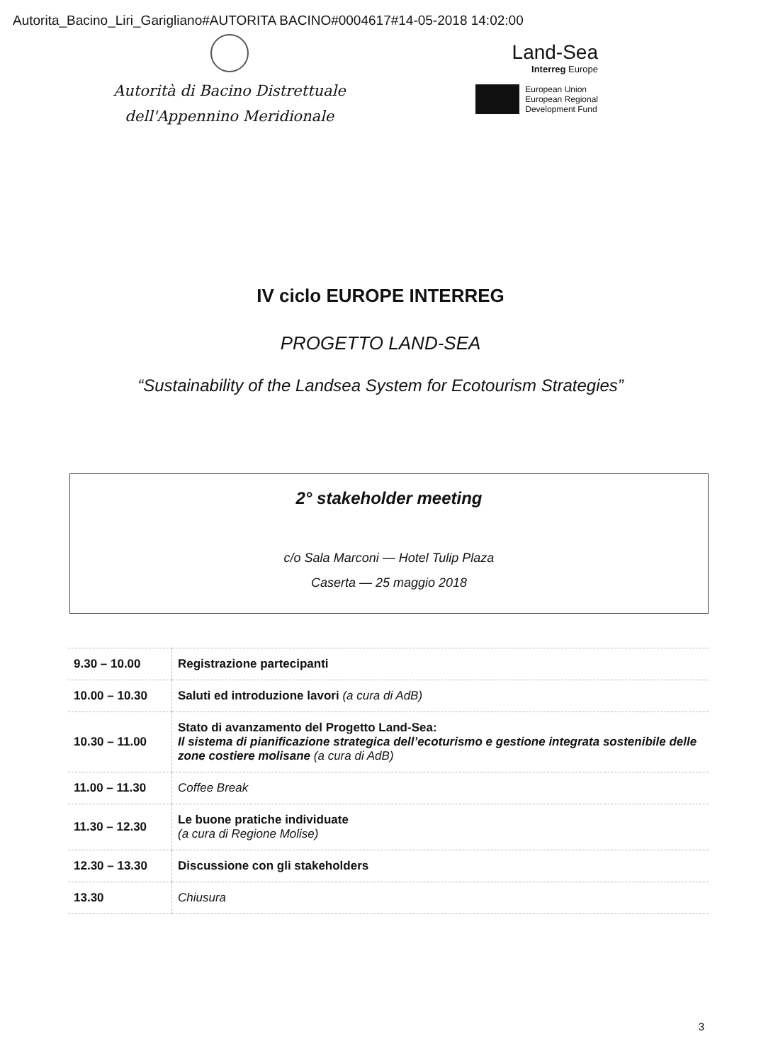Autorita_Bacino_Liri_Garigliano#AUTORITA BACINO#0004617#14-05-2018 14:02:00
Autorità di Bacino Distrettuale
dell'Appennino Meridionale
Land-Sea
Interreg Europe
European Union
European Regional
Development Fund
IV ciclo EUROPE INTERREG
PROGETTO LAND-SEA
“Sustainability of the Landsea System for Ecotourism Strategies”
2° stakeholder meeting
c/o Sala Marconi — Hotel Tulip Plaza
Caserta — 25 maggio 2018
| 9.30 – 10.00 | Registrazione partecipanti |
| 10.00 – 10.30 | Saluti ed introduzione lavori (a cura di AdB) |
| 10.30 – 11.00 | Stato di avanzamento del Progetto Land-Sea: Il sistema di pianificazione strategica dell’ecoturismo e gestione integrata sostenibile delle zone costiere molisane (a cura di AdB) |
| 11.00 – 11.30 | Coffee Break |
| 11.30 – 12.30 | Le buone pratiche individuate (a cura di Regione Molise) |
| 12.30 – 13.30 | Discussione con gli stakeholders |
| 13.30 | Chiusura |
3